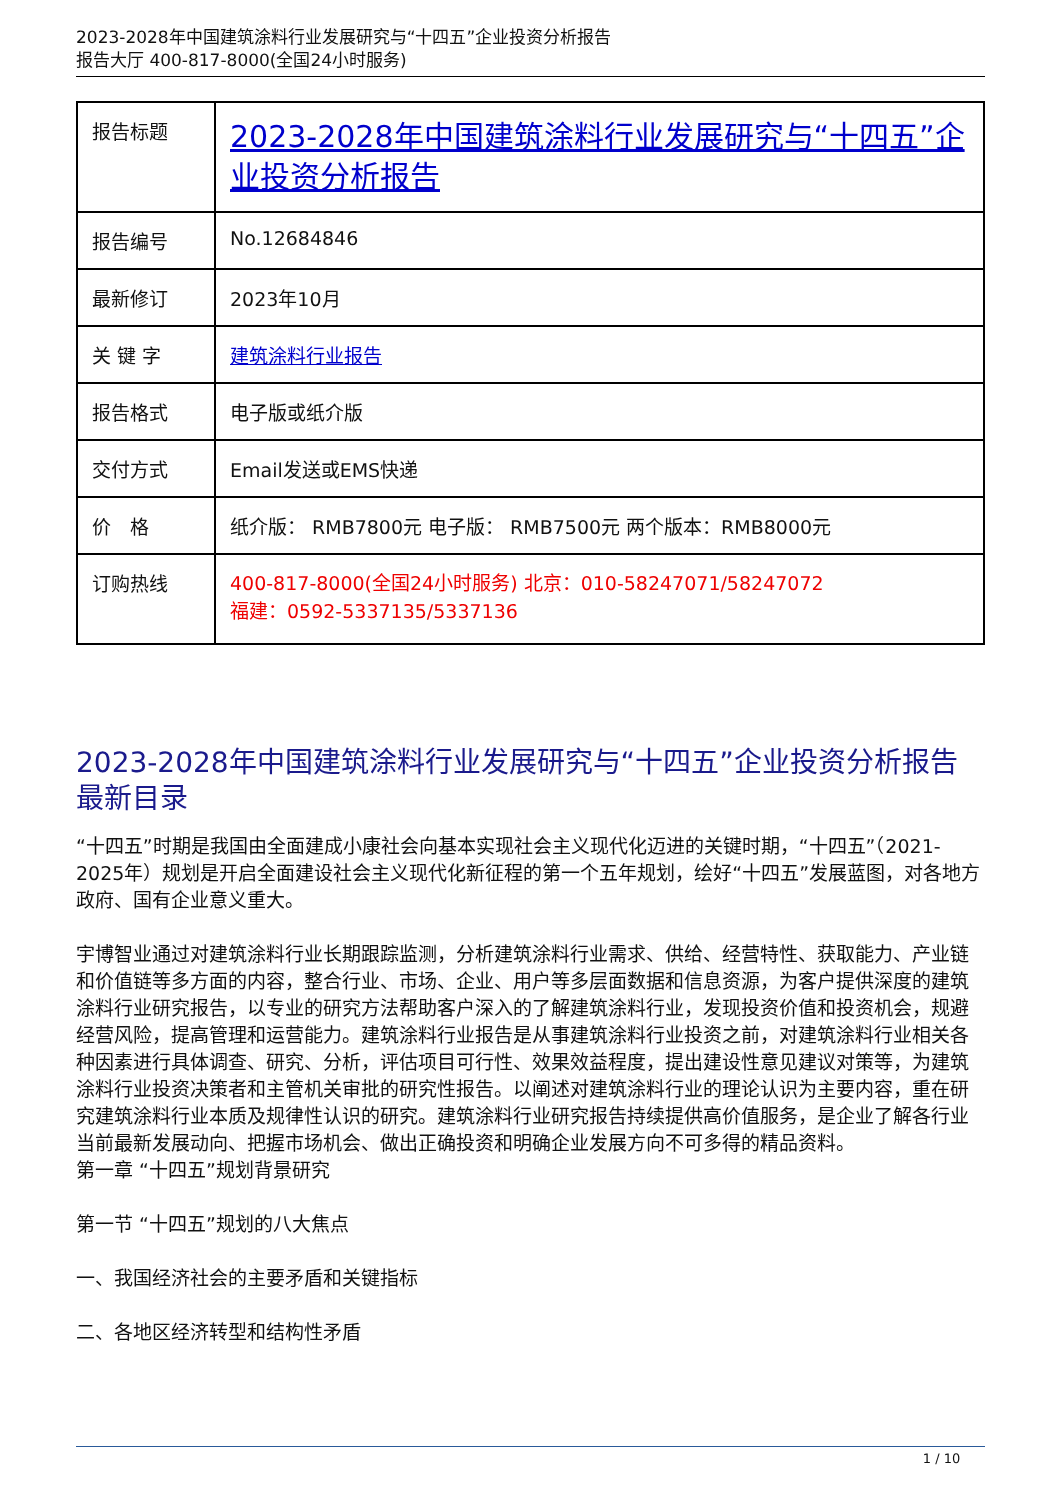2023-2028年中国建筑涂料行业发展研究与“十四五”企业投资分析报告
报告大厅 400-817-8000(全国24小时服务)
| 报告标题 | 2023-2028年中国建筑涂料行业发展研究与“十四五”企业投资分析报告 |
| 报告编号 | No.12684846 |
| 最新修订 | 2023年10月 |
| 关 键 字 | 建筑涂料行业报告 |
| 报告格式 | 电子版或纸介版 |
| 交付方式 | Email发送或EMS快递 |
| 价 格 | 纸介版： RMB7800元 电子版： RMB7500元 两个版本：RMB8000元 |
| 订购热线 | 400-817-8000(全国24小时服务) 北京：010-58247071/58247072 福建：0592-5337135/5337136 |
2023-2028年中国建筑涂料行业发展研究与“十四五”企业投资分析报告最新目录
“十四五”时期是我国由全面建成小康社会向基本实现社会主义现代化迈进的关键时期，“十四五”（2021-2025年）规划是开启全面建设社会主义现代化新征程的第一个五年规划，绘好“十四五”发展蓝图，对各地方政府、国有企业意义重大。
宇博智业通过对建筑涂料行业长期跟踪监测，分析建筑涂料行业需求、供给、经营特性、获取能力、产业链和价值链等多方面的内容，整合行业、市场、企业、用户等多层面数据和信息资源，为客户提供深度的建筑涂料行业研究报告，以专业的研究方法帮助客户深入的了解建筑涂料行业，发现投资价值和投资机会，规避经营风险，提高管理和运营能力。建筑涂料行业报告是从事建筑涂料行业投资之前，对建筑涂料行业相关各种因素进行具体调查、研究、分析，评估项目可行性、效果效益程度，提出建设性意见建议对策等，为建筑涂料行业投资决策者和主管机关审批的研究性报告。以阐述对建筑涂料行业的理论认识为主要内容，重在研究建筑涂料行业本质及规律性认识的研究。建筑涂料行业研究报告持续提供高价值服务，是企业了解各行业当前最新发展动向、把握市场机会、做出正确投资和明确企业发展方向不可多得的精品资料。
第一章 “十四五”规划背景研究
第一节 “十四五”规划的八大焦点
一、我国经济社会的主要矛盾和关键指标
二、各地区经济转型和结构性矛盾
1 / 10